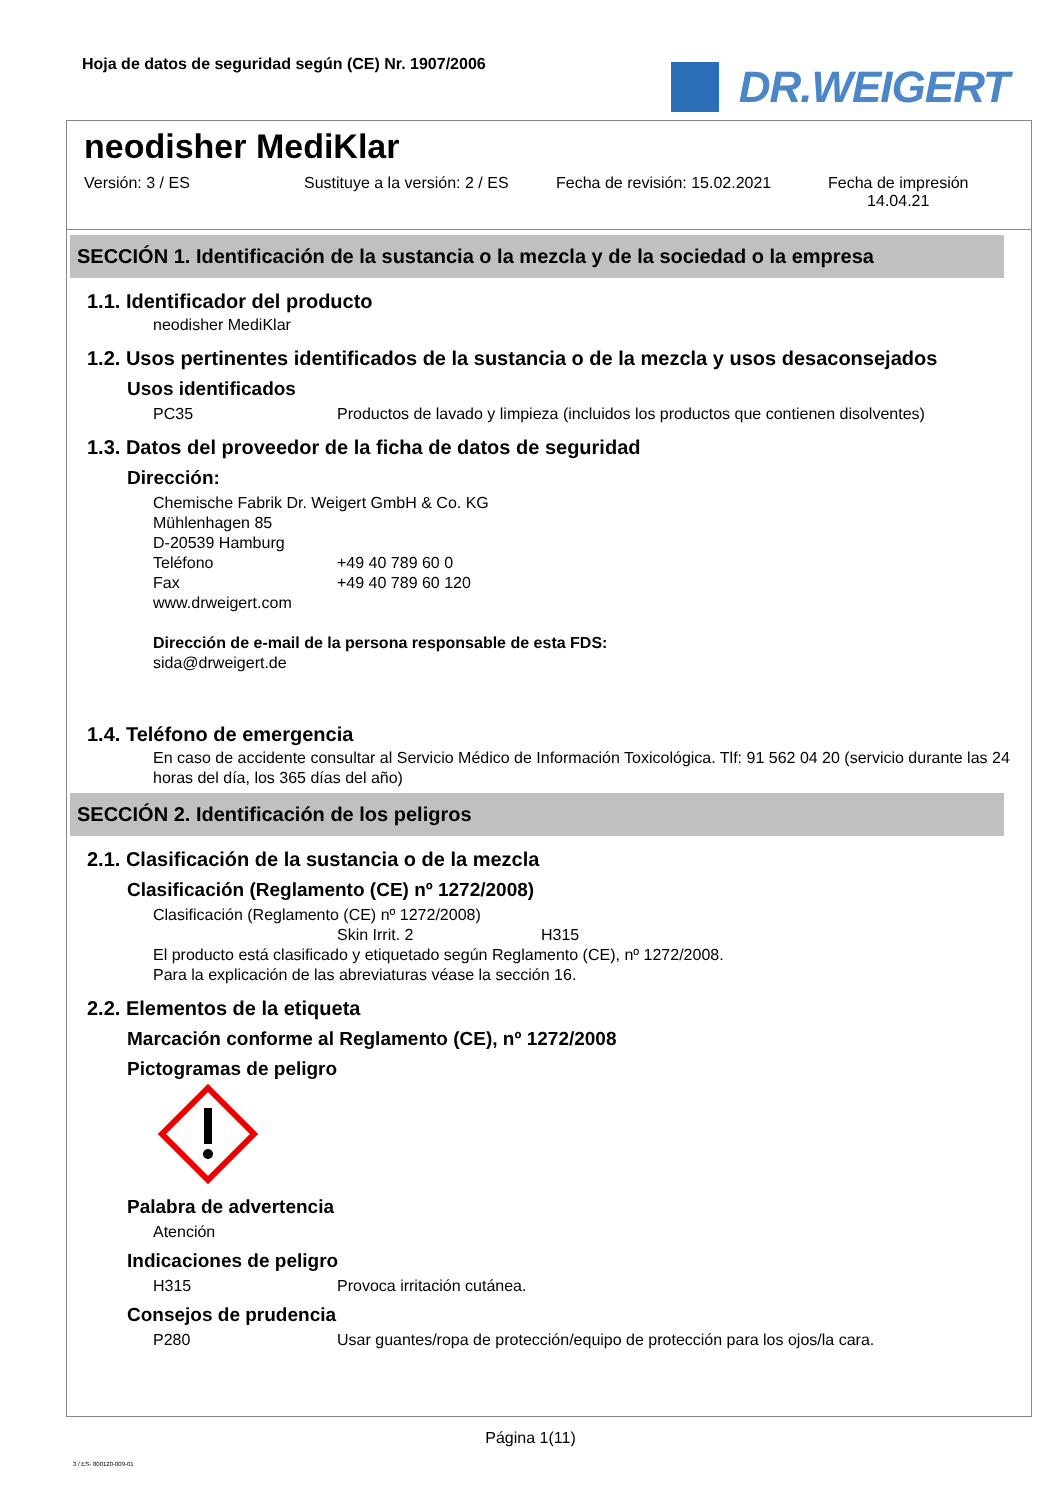Hoja de datos de seguridad según (CE) Nr. 1907/2006
DR.WEIGERT
neodisher MediKlar
Versión: 3 / ES Sustituye a la versión: 2 / ES
Fecha de revisión: 15.02.2021
Fecha de impresión
14.04.21
SECCIÓN 1. Identificación de la sustancia o la mezcla y de la sociedad o la empresa
1.1. Identificador del producto
neodisher MediKlar
1.2. Usos pertinentes identificados de la sustancia o de la mezcla y usos desaconsejados
Usos identificados
PC35 Productos de lavado y limpieza (incluidos los productos que contienen disolventes)
1.3. Datos del proveedor de la ficha de datos de seguridad
Dirección:
Chemische Fabrik Dr. Weigert GmbH & Co. KG
Mühlenhagen 85
D-20539 Hamburg
Teléfono +49 40 789 60 0
Fax +49 40 789 60 120
www.drweigert.com
Dirección de e-mail de la persona responsable de esta FDS:
sida@drweigert.de
1.4. Teléfono de emergencia
En caso de accidente consultar al Servicio Médico de Información Toxicológica. Tlf: 91 562 04 20 (servicio durante las 24 horas del día, los 365 días del año)
SECCIÓN 2. Identificación de los peligros
2.1. Clasificación de la sustancia o de la mezcla
Clasificación (Reglamento (CE) nº 1272/2008)
Clasificación (Reglamento (CE) nº 1272/2008)
Skin Irrit. 2 H315
El producto está clasificado y etiquetado según Reglamento (CE), nº 1272/2008.
Para la explicación de las abreviaturas véase la sección 16.
2.2. Elementos de la etiqueta
Marcación conforme al Reglamento (CE), nº 1272/2008
Pictogramas de peligro
Palabra de advertencia
Atención
Indicaciones de peligro
H315 Provoca irritación cutánea.
Consejos de prudencia
P280 Usar guantes/ropa de protección/equipo de protección para los ojos/la cara.
Página 1(11)
3 / ES- 800120-009-01